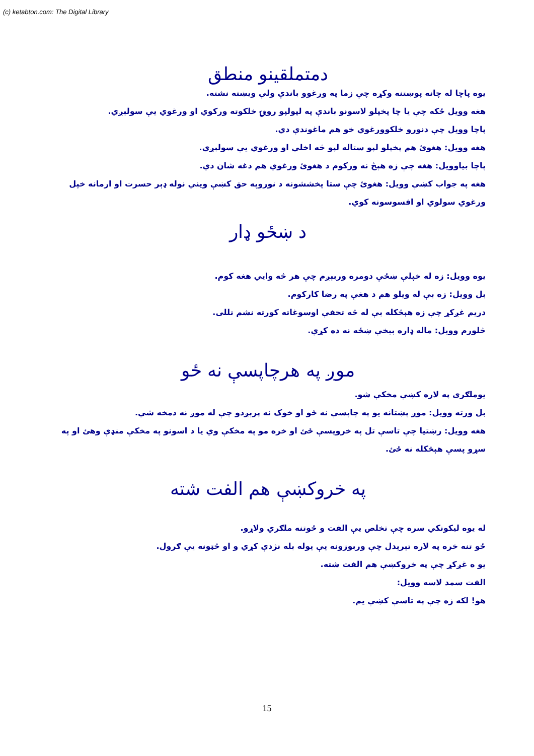(c) ketabton.com: The Digital Library
دمتملقينو منطق
يوه پاچا له چانه پوښتنه وکړه چې زما په ورغوو باندې ولې ويښته نشته.
هغه وويل ځکه چې يا چا پخپلو لاسونو باندې په لپولپو روپۍ خلکوته ورکوي او ورغوي يې سولېږي.
پاچا وويل چې دنورو خلکوورغوي خو هم ماغوندې دي.
هغه وويل: هغوئ هم پخپلو لپو ستاله لپو څه اخلي او ورغوي يې سولېږي.
پاچا بياوويل: هغه چې زه هېڅ نه ورکوم د هغوئ ورغوي هم دغه شان دي.
هغه په جواب کښې وويل: هغوئ چې ستا پخششونه د نوروپه حق کښې ويني نوله ډېر حسرت او ارمانه خپل ورغوي سولوي او افسوسونه کوي.
د ښځو ډار
يوه وويل: زه له خپلې ښځې دومره وربېږم چې هر څه وايي هغه کوم.
بل وويل: زه بې له ويلو هم د هغې په رضا کارکوم.
دريم غږکړ چې زه هېڅکله بې له څه تحفې اوسوغاته کورته نشم تللی.
څلورم وويل: ماله ډاره ببخې ښځه نه ده کړې.
موږ په هرچاپسې نه ځو
يوملګری په لاره کښې مخکې شو.
بل ورته وويل: موږ پښتانه يو په چاپسې نه ځو او خوک نه پرېږدو چې له موږ نه دمخه شي.
هغه وويل: رښتيا چې تاسې تل په خروپسې ځئ او خره مو په مخکې وي يا د اسونو په مخکې منډې وهئ او په سړو پسې هېڅکله نه ځئ.
په خروکښې هم الفت شته
له يوه ليکونکي سره چې تخلص يې الفت و ځوتنه ملګري ولاړو.
ځو تنه خره په لاره تېرېدل چې وربوزونه يې يوله بله نژدې کړي و او څټونه يې ګرول.
يو ه غږکړ چې په خروکښې هم الفت شته.
الفت سمد لاسه وويل:
هو! لکه زه چې په تاسې کښې يم.
15